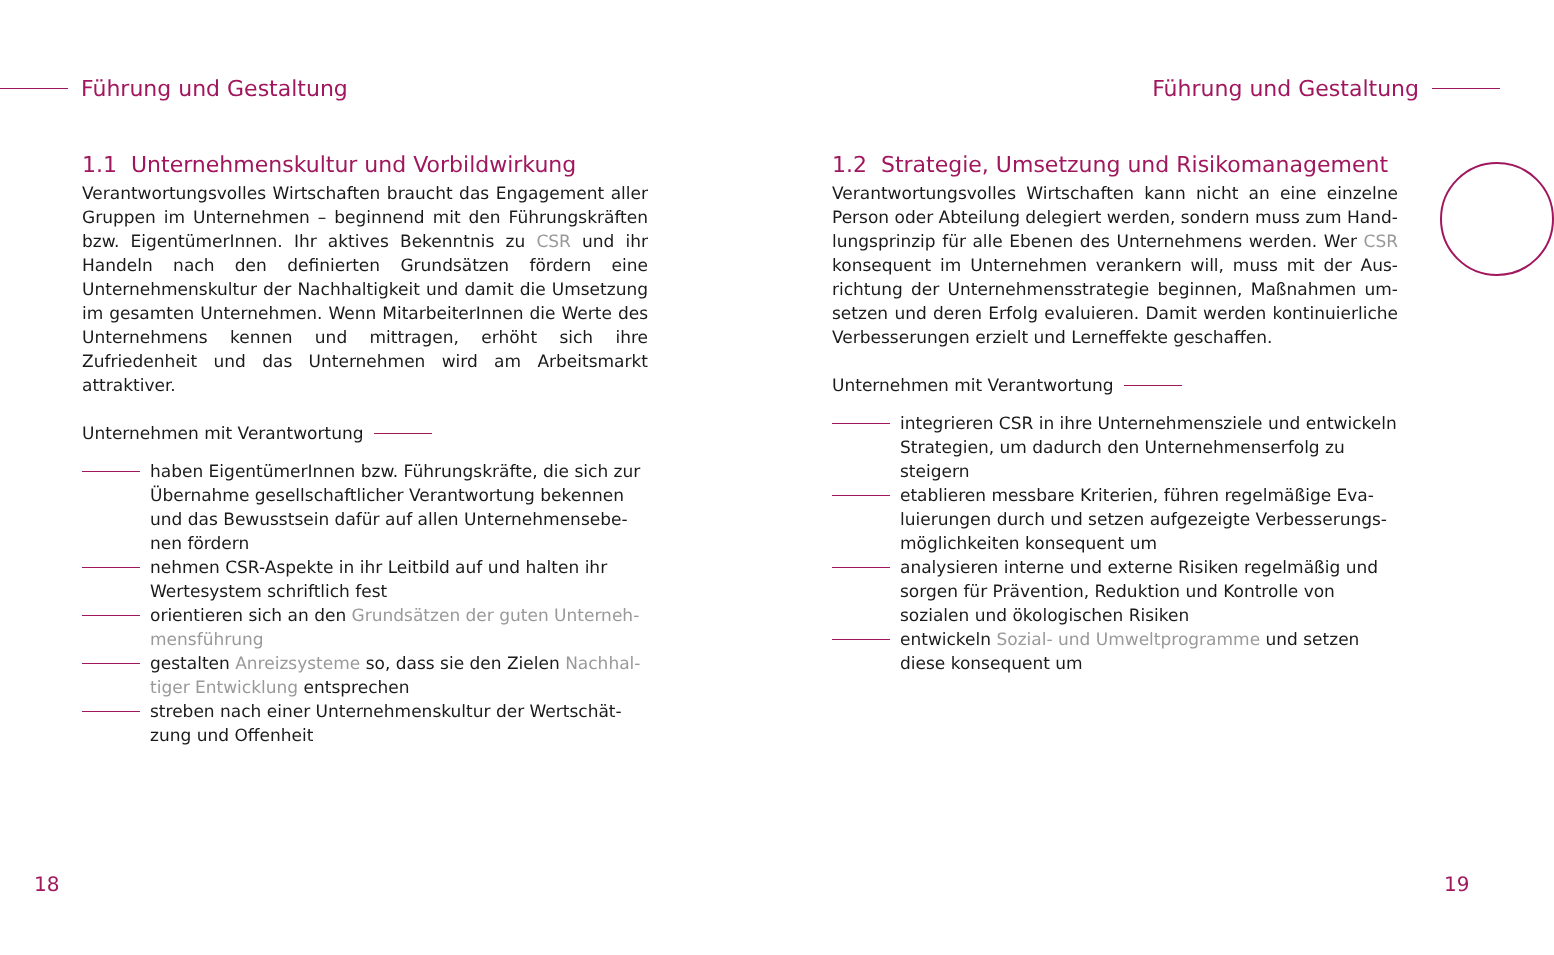Führung und Gestaltung
1.1 Unternehmenskultur und Vorbildwirkung
Verantwortungsvolles Wirtschaften braucht das Engagement aller Gruppen im Unternehmen – beginnend mit den Führungskräf­ten bzw. EigentümerInnen. Ihr aktives Bekenntnis zu CSR und ihr Handeln nach den definierten Grundsätzen fördern eine Unterneh­menskultur der Nachhaltigkeit und damit die Umsetzung im ge­samten Unternehmen. Wenn MitarbeiterInnen die Werte des Un­ternehmens kennen und mittragen, erhöht sich ihre Zufriedenheit und das Unternehmen wird am Arbeitsmarkt attraktiver.
Unternehmen mit Verantwortung
haben EigentümerInnen bzw. Führungskräfte, die sich zur Übernahme gesellschaftlicher Verantwortung bekennen und das Bewusstsein dafür auf allen Unternehmensebe­nen fördern
nehmen CSR-Aspekte in ihr Leitbild auf und halten ihr Wertesystem schriftlich fest
orientieren sich an den Grundsätzen der guten Unterneh­mensführung
gestalten Anreizsysteme so, dass sie den Zielen Nachhal­tiger Entwicklung entsprechen
streben nach einer Unternehmenskultur der Wertschät­zung und Offenheit
18
Führung und Gestaltung
1.2 Strategie, Umsetzung und Risikomanagement
Verantwortungsvolles Wirtschaften kann nicht an eine einzelne Person oder Abteilung delegiert werden, sondern muss zum Hand­lungsprinzip für alle Ebenen des Unternehmens werden. Wer CSR konsequent im Unternehmen verankern will, muss mit der Aus­richtung der Unternehmensstrategie beginnen, Maßnahmen um­setzen und deren Erfolg evaluieren. Damit werden kontinuierliche Verbesserungen erzielt und Lerneffekte geschaffen.
Unternehmen mit Verantwortung
integrieren CSR in ihre Unternehmensziele und ent­wickeln Strategien, um dadurch den Unternehmens­erfolg zu steigern
etablieren messbare Kriterien, führen regelmäßige Eva­luierungen durch und setzen aufgezeigte Verbesserungs­möglichkeiten konsequent um
analysieren interne und externe Risiken regelmäßig und sorgen für Prävention, Reduktion und Kontrolle von sozialen und ökologischen Risiken
entwickeln Sozial- und Umweltprogramme und setzen diese konsequent um
19